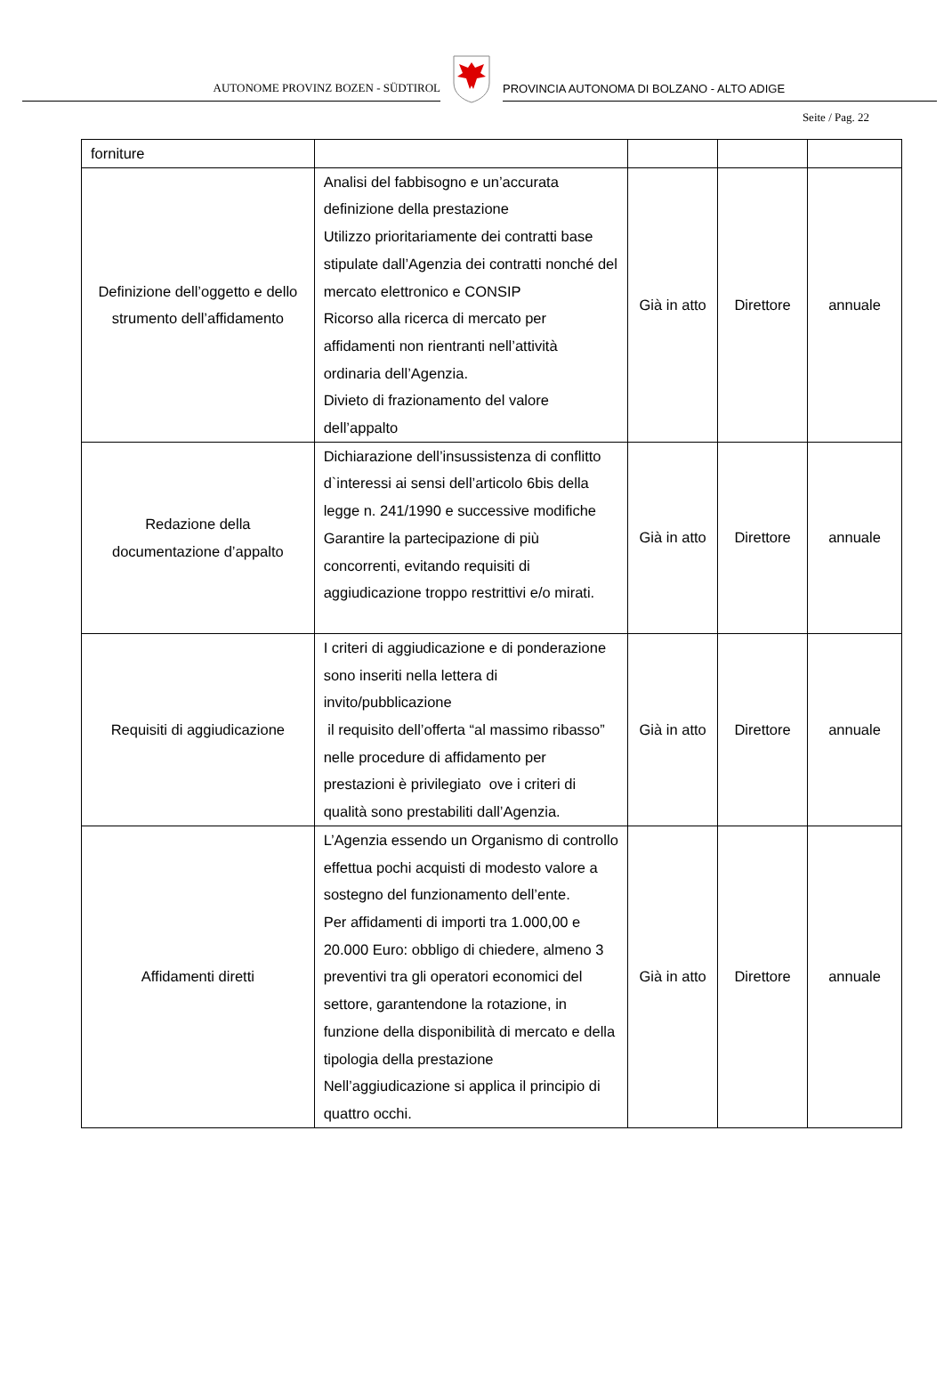AUTONOME PROVINZ BOZEN - SÜDTIROL
PROVINCIA AUTONOMA DI BOLZANO - ALTO ADIGE
Seite / Pag. 22
| forniture | | | | |
| Definizione dell’oggetto e dello strumento dell’affidamento | Analisi del fabbisogno e un’accurata definizione della prestazione Utilizzo prioritariamente dei contratti base stipulate dall’Agenzia dei contratti nonché del mercato elettronico e CONSIP Ricorso alla ricerca di mercato per affidamenti non rientranti nell’attività ordinaria dell’Agenzia. Divieto di frazionamento del valore dell’appalto | Già in atto | Direttore | annuale |
| Redazione della documentazione d’appalto | Dichiarazione dell’insussistenza di conflitto d`interessi ai sensi dell’articolo 6bis della legge n. 241/1990 e successive modifiche Garantire la partecipazione di più concorrenti, evitando requisiti di aggiudicazione troppo restrittivi e/o mirati. | Già in atto | Direttore | annuale |
| Requisiti di aggiudicazione | I criteri di aggiudicazione e di ponderazione sono inseriti nella lettera di invito/pubblicazione il requisito dell’offerta “al massimo ribasso” nelle procedure di affidamento per prestazioni è privilegiato ove i criteri di qualità sono prestabiliti dall’Agenzia. | Già in atto | Direttore | annuale |
| Affidamenti diretti | L’Agenzia essendo un Organismo di controllo effettua pochi acquisti di modesto valore a sostegno del funzionamento dell’ente. Per affidamenti di importi tra 1.000,00 e 20.000 Euro: obbligo di chiedere, almeno 3 preventivi tra gli operatori economici del settore, garantendone la rotazione, in funzione della disponibilità di mercato e della tipologia della prestazione Nell’aggiudicazione si applica il principio di quattro occhi. | Già in atto | Direttore | annuale |